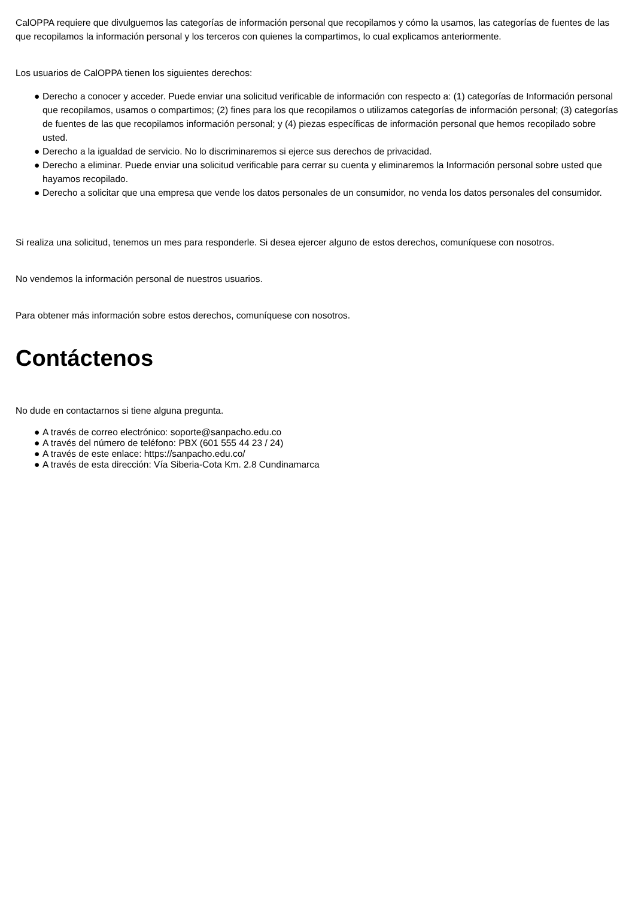CalOPPA requiere que divulguemos las categorías de información personal que recopilamos y cómo la usamos, las categorías de fuentes de las que recopilamos la información personal y los terceros con quienes la compartimos, lo cual explicamos anteriormente.
Los usuarios de CalOPPA tienen los siguientes derechos:
● Derecho a conocer y acceder. Puede enviar una solicitud verificable de información con respecto a: (1) categorías de Información personal que recopilamos, usamos o compartimos; (2) fines para los que recopilamos o utilizamos categorías de información personal; (3) categorías de fuentes de las que recopilamos información personal; y (4) piezas específicas de información personal que hemos recopilado sobre usted.
● Derecho a la igualdad de servicio. No lo discriminaremos si ejerce sus derechos de privacidad.
● Derecho a eliminar. Puede enviar una solicitud verificable para cerrar su cuenta y eliminaremos la Información personal sobre usted que hayamos recopilado.
● Derecho a solicitar que una empresa que vende los datos personales de un consumidor, no venda los datos personales del consumidor.
Si realiza una solicitud, tenemos un mes para responderle. Si desea ejercer alguno de estos derechos, comuníquese con nosotros.
No vendemos la información personal de nuestros usuarios.
Para obtener más información sobre estos derechos, comuníquese con nosotros.
Contáctenos
No dude en contactarnos si tiene alguna pregunta.
● A través de correo electrónico: soporte@sanpacho.edu.co
● A través del número de teléfono: PBX (601 555 44 23 / 24)
● A través de este enlace: https://sanpacho.edu.co/
● A través de esta dirección: Vía Siberia-Cota Km. 2.8 Cundinamarca